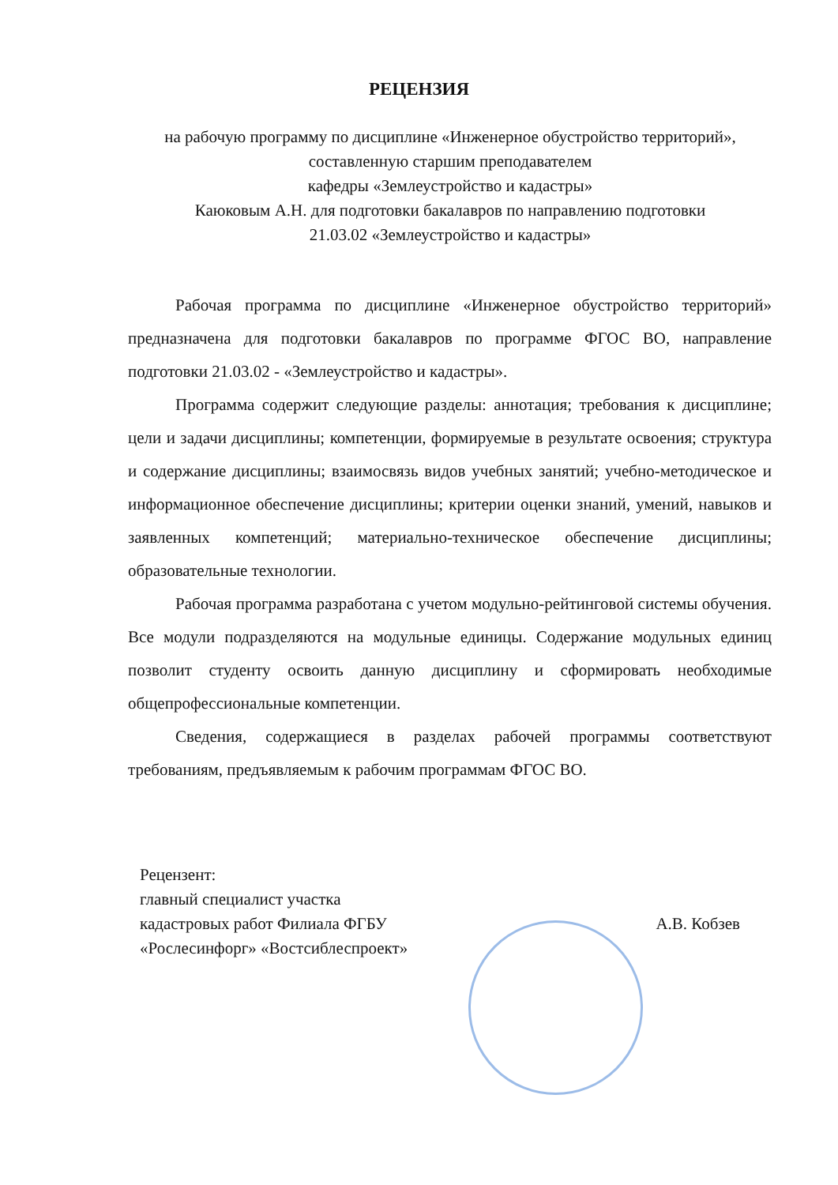РЕЦЕНЗИЯ
на рабочую программу по дисциплине «Инженерное обустройство территорий», составленную старшим преподавателем
кафедры «Землеустройство и кадастры»
Каюковым А.Н. для подготовки бакалавров по направлению подготовки
21.03.02 «Землеустройство и кадастры»
Рабочая программа по дисциплине «Инженерное обустройство территорий» предназначена для подготовки бакалавров по программе ФГОС ВО, направление подготовки 21.03.02 - «Землеустройство и кадастры».
Программа содержит следующие разделы: аннотация; требования к дисциплине; цели и задачи дисциплины; компетенции, формируемые в результате освоения; структура и содержание дисциплины; взаимосвязь видов учебных занятий; учебно-методическое и информационное обеспечение дисциплины; критерии оценки знаний, умений, навыков и заявленных компетенций; материально-техническое обеспечение дисциплины; образовательные технологии.
Рабочая программа разработана с учетом модульно-рейтинговой системы обучения. Все модули подразделяются на модульные единицы. Содержание модульных единиц позволит студенту освоить данную дисциплину и сформировать необходимые общепрофессиональные компетенции.
Сведения, содержащиеся в разделах рабочей программы соответствуют требованиям, предъявляемым к рабочим программам ФГОС ВО.
Рецензент:
главный специалист участка
кадастровых работ Филиала ФГБУ
«Рослесинфорг» «Востсиблеспроект»
А.В. Кобзев